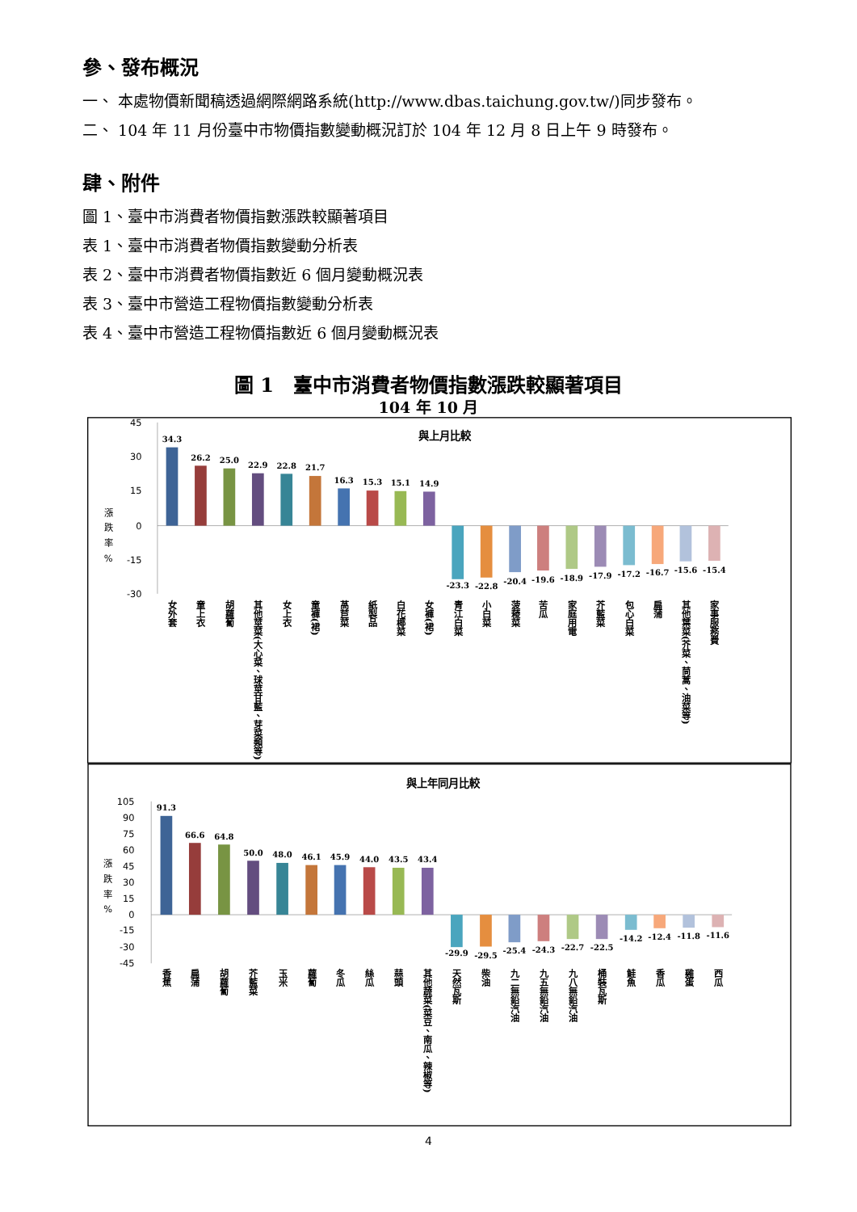參、發布概況
一、 本處物價新聞稿透過網際網路系統(http://www.dbas.taichung.gov.tw/)同步發布。
二、 104 年 11 月份臺中市物價指數變動概況訂於 104 年 12 月 8 日上午 9 時發布。
肆、附件
圖 1、臺中市消費者物價指數漲跌較顯著項目
表 1、臺中市消費者物價指數變動分析表
表 2、臺中市消費者物價指數近 6 個月變動概況表
表 3、臺中市營造工程物價指數變動分析表
表 4、臺中市營造工程物價指數近 6 個月變動概況表
圖 1　臺中市消費者物價指數漲跌較顯著項目
104 年 10 月
與上月比較
45
30
15
0
-15
-30
漲
跌
率
%
34.3
26.2
25.0
22.9
22.8
21.7
16.3
15.3
15.1
14.9
-23.3
-22.8
-20.4
-19.6
-18.9
-17.9
-17.2
-16.7
-15.6
-15.4
女外套
童上衣
胡蘿蔔
其他莖菜(大心菜、球莖甘藍、芽菜類等)
女上衣
童褲(裙)
萵苣菜
紙製品
白花椰菜
女褲(裙)
青江白菜
小白菜
菠薐菜
苦瓜
家庭用電
芥藍菜
包心白菜
扁蒲
其他葉菜(芥菜、茼蒿、油菜等)
家事服務費
與上年同月比較
105
90
75
60
45
30
15
0
-15
-30
-45
漲
跌
率
%
91.3
66.6
64.8
50.0
48.0
46.1
45.9
44.0
43.5
43.4
-29.9
-29.5
-25.4
-24.3
-22.7
-22.5
-14.2
-12.4
-11.8
-11.6
香蕉
扁蒲
胡蘿蔔
芥藍菜
玉米
蘿蔔
冬瓜
絲瓜
蒜頭
其他蔬菜(菜豆、南瓜、辣椒等)
天然瓦斯
柴油
九二無鉛汽油
九五無鉛汽油
九八無鉛汽油
桶裝瓦斯
鮭魚
香瓜
雞蛋
西瓜
4